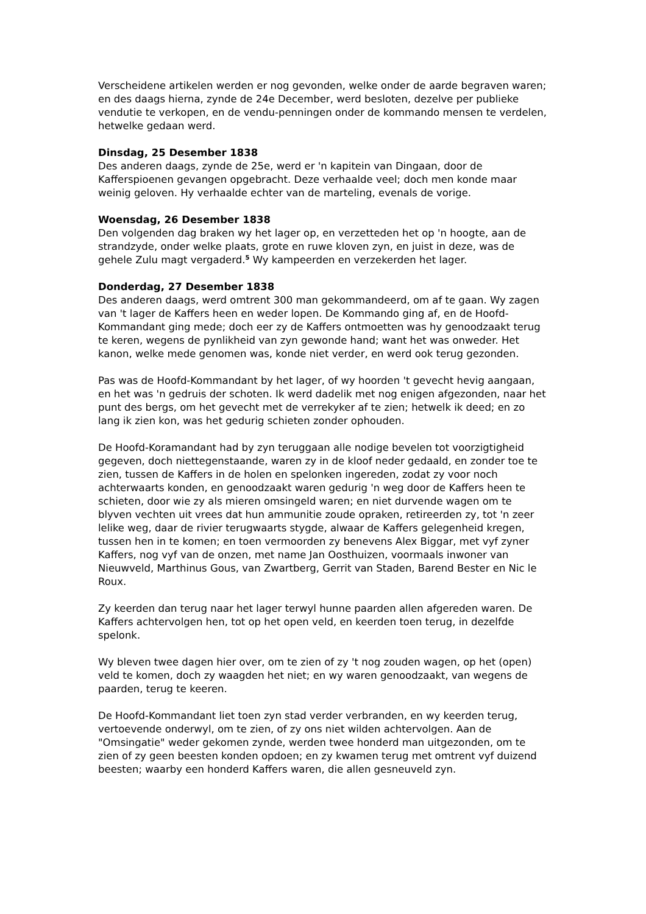Verscheidene artikelen werden er nog gevonden, welke onder de aarde begraven waren; en des daags hierna, zynde de 24e December, werd besloten, dezelve per publieke vendutie te verkopen, en de vendu-penningen onder de kommando mensen te verdelen, hetwelke gedaan werd.
Dinsdag, 25 Desember 1838
Des anderen daags, zynde de 25e, werd er 'n kapitein van Dingaan, door de Kafferspioenen gevangen opgebracht. Deze verhaalde veel; doch men konde maar weinig geloven. Hy verhaalde echter van de marteling, evenals de vorige.
Woensdag, 26 Desember 1838
Den volgenden dag braken wy het lager op, en verzetteden het op 'n hoogte, aan de strandzyde, onder welke plaats, grote en ruwe kloven zyn, en juist in deze, was de gehele Zulu magt vergaderd.<sup>5</sup> Wy kampeerden en verzekerden het lager.
Donderdag, 27 Desember 1838
Des anderen daags, werd omtrent 300 man gekommandeerd, om af te gaan. Wy zagen van 't lager de Kaffers heen en weder lopen. De Kommando ging af, en de Hoofd-Kommandant ging mede; doch eer zy de Kaffers ontmoetten was hy genoodzaakt terug te keren, wegens de pynlikheid van zyn gewonde hand; want het was onweder. Het kanon, welke mede genomen was, konde niet verder, en werd ook terug gezonden.
Pas was de Hoofd-Kommandant by het lager, of wy hoorden 't gevecht hevig aangaan, en het was 'n gedruis der schoten. Ik werd dadelik met nog enigen afgezonden, naar het punt des bergs, om het gevecht met de verrekyker af te zien; hetwelk ik deed; en zo lang ik zien kon, was het gedurig schieten zonder ophouden.
De Hoofd-Koramandant had by zyn teruggaan alle nodige bevelen tot voorzigtigheid gegeven, doch niettegenstaande, waren zy in de kloof neder gedaald, en zonder toe te zien, tussen de Kaffers in de holen en spelonken ingereden, zodat zy voor noch achterwaarts konden, en genoodzaakt waren gedurig 'n weg door de Kaffers heen te schieten, door wie zy als mieren omsingeld waren; en niet durvende wagen om te blyven vechten uit vrees dat hun ammunitie zoude opraken, retireerden zy, tot 'n zeer lelike weg, daar de rivier terugwaarts stygde, alwaar de Kaffers gelegenheid kregen, tussen hen in te komen; en toen vermoorden zy benevens Alex Biggar, met vyf zyner Kaffers, nog vyf van de onzen, met name Jan Oosthuizen, voormaals inwoner van Nieuwveld, Marthinus Gous, van Zwartberg, Gerrit van Staden, Barend Bester en Nic le Roux.
Zy keerden dan terug naar het lager terwyl hunne paarden allen afgereden waren. De Kaffers achtervolgen hen, tot op het open veld, en keerden toen terug, in dezelfde spelonk.
Wy bleven twee dagen hier over, om te zien of zy 't nog zouden wagen, op het (open) veld te komen, doch zy waagden het niet; en wy waren genoodzaakt, van wegens de paarden, terug te keeren.
De Hoofd-Kommandant liet toen zyn stad verder verbranden, en wy keerden terug, vertoevende onderwyl, om te zien, of zy ons niet wilden achtervolgen. Aan de "Omsingatie" weder gekomen zynde, werden twee honderd man uitgezonden, om te zien of zy geen beesten konden opdoen; en zy kwamen terug met omtrent vyf duizend beesten; waarby een honderd Kaffers waren, die allen gesneuveld zyn.